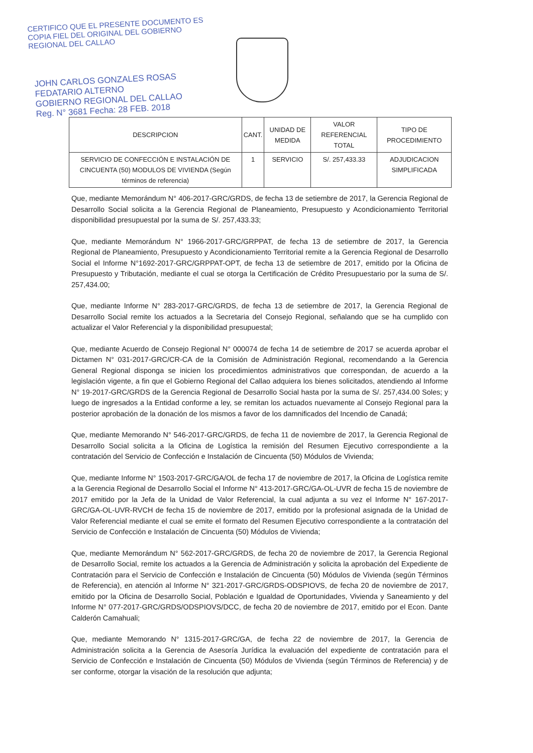CERTIFICO QUE EL PRESENTE DOCUMENTO ES
COPIA FIEL DEL ORIGINAL DEL GOBIERNO
REGIONAL DEL CALLAO
JOHN CARLOS GONZALES ROSAS
FEDATARIO ALTERNO
GOBIERNO REGIONAL DEL CALLAO
Reg. N° 3681 Fecha: 28 FEB. 2018
| DESCRIPCION | CANT. | UNIDAD DE MEDIDA | VALOR REFERENCIAL TOTAL | TIPO DE PROCEDIMIENTO |
| --- | --- | --- | --- | --- |
| SERVICIO DE CONFECCIÓN E INSTALACIÓN DE CINCUENTA (50) MODULOS DE VIVIENDA (Según términos de referencia) | 1 | SERVICIO | S/. 257,433.33 | ADJUDICACION SIMPLIFICADA |
Que, mediante Memorándum N° 406-2017-GRC/GRDS, de fecha 13 de setiembre de 2017, la Gerencia Regional de Desarrollo Social solicita a la Gerencia Regional de Planeamiento, Presupuesto y Acondicionamiento Territorial disponibilidad presupuestal por la suma de S/. 257,433.33;
Que, mediante Memorándum N° 1966-2017-GRC/GRPPAT, de fecha 13 de setiembre de 2017, la Gerencia Regional de Planeamiento, Presupuesto y Acondicionamiento Territorial remite a la Gerencia Regional de Desarrollo Social el Informe N°1692-2017-GRC/GRPPAT-OPT, de fecha 13 de setiembre de 2017, emitido por la Oficina de Presupuesto y Tributación, mediante el cual se otorga la Certificación de Crédito Presupuestario por la suma de S/. 257,434.00;
Que, mediante Informe N° 283-2017-GRC/GRDS, de fecha 13 de setiembre de 2017, la Gerencia Regional de Desarrollo Social remite los actuados a la Secretaria del Consejo Regional, señalando que se ha cumplido con actualizar el Valor Referencial y la disponibilidad presupuestal;
Que, mediante Acuerdo de Consejo Regional N° 000074 de fecha 14 de setiembre de 2017 se acuerda aprobar el Dictamen N° 031-2017-GRC/CR-CA de la Comisión de Administración Regional, recomendando a la Gerencia General Regional disponga se inicien los procedimientos administrativos que correspondan, de acuerdo a la legislación vigente, a fin que el Gobierno Regional del Callao adquiera los bienes solicitados, atendiendo al Informe N° 19-2017-GRC/GRDS de la Gerencia Regional de Desarrollo Social hasta por la suma de S/. 257,434.00 Soles; y luego de ingresados a la Entidad conforme a ley, se remitan los actuados nuevamente al Consejo Regional para la posterior aprobación de la donación de los mismos a favor de los damnificados del Incendio de Canadá;
Que, mediante Memorando N° 546-2017-GRC/GRDS, de fecha 11 de noviembre de 2017, la Gerencia Regional de Desarrollo Social solicita a la Oficina de Logística la remisión del Resumen Ejecutivo correspondiente a la contratación del Servicio de Confección e Instalación de Cincuenta (50) Módulos de Vivienda;
Que, mediante Informe N° 1503-2017-GRC/GA/OL de fecha 17 de noviembre de 2017, la Oficina de Logística remite a la Gerencia Regional de Desarrollo Social el Informe N° 413-2017-GRC/GA-OL-UVR de fecha 15 de noviembre de 2017 emitido por la Jefa de la Unidad de Valor Referencial, la cual adjunta a su vez el Informe N° 167-2017-GRC/GA-OL-UVR-RVCH de fecha 15 de noviembre de 2017, emitido por la profesional asignada de la Unidad de Valor Referencial mediante el cual se emite el formato del Resumen Ejecutivo correspondiente a la contratación del Servicio de Confección e Instalación de Cincuenta (50) Módulos de Vivienda;
Que, mediante Memorándum N° 562-2017-GRC/GRDS, de fecha 20 de noviembre de 2017, la Gerencia Regional de Desarrollo Social, remite los actuados a la Gerencia de Administración y solicita la aprobación del Expediente de Contratación para el Servicio de Confección e Instalación de Cincuenta (50) Módulos de Vivienda (según Términos de Referencia), en atención al Informe N° 321-2017-GRC/GRDS-ODSPIOVS, de fecha 20 de noviembre de 2017, emitido por la Oficina de Desarrollo Social, Población e Igualdad de Oportunidades, Vivienda y Saneamiento y del Informe N° 077-2017-GRC/GRDS/ODSPIOVS/DCC, de fecha 20 de noviembre de 2017, emitido por el Econ. Dante Calderón Camahuali;
Que, mediante Memorando N° 1315-2017-GRC/GA, de fecha 22 de noviembre de 2017, la Gerencia de Administración solicita a la Gerencia de Asesoría Jurídica la evaluación del expediente de contratación para el Servicio de Confección e Instalación de Cincuenta (50) Módulos de Vivienda (según Términos de Referencia) y de ser conforme, otorgar la visación de la resolución que adjunta;